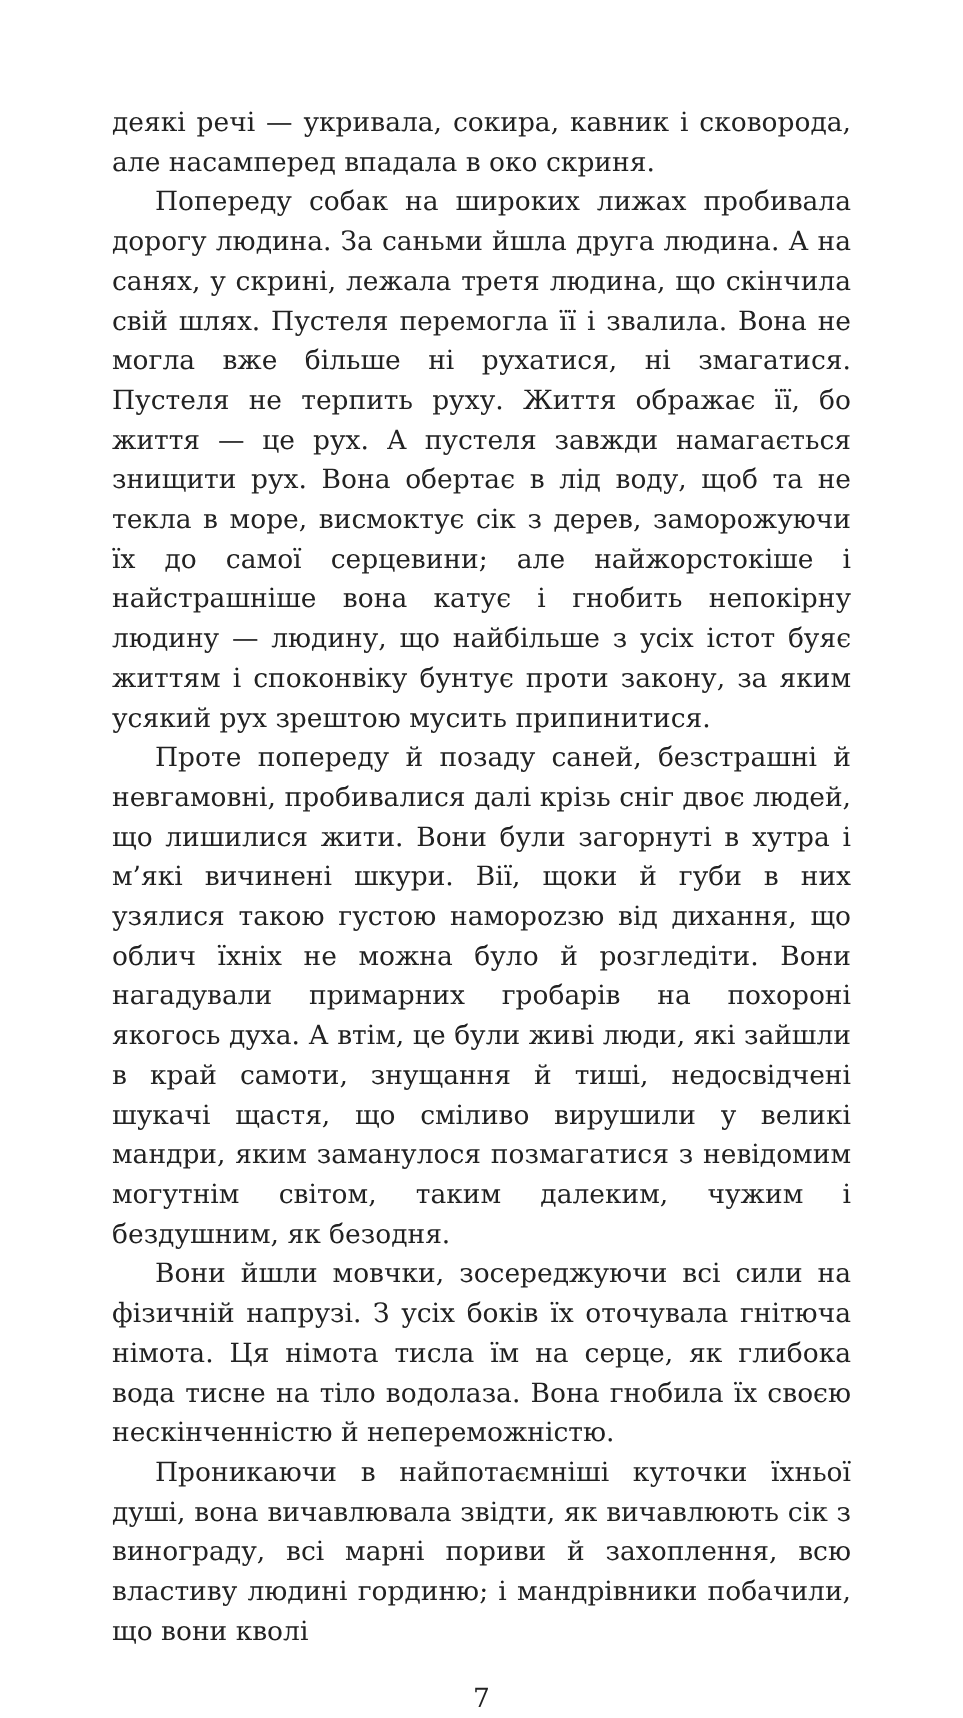деякі речі — укривала, сокира, кавник і сковорода, але насамперед впадала в око скриня.
Попереду собак на широких лижах пробивала дорогу людина. За саньми йшла друга людина. А на санях, у скрині, лежала третя людина, що скінчила свій шлях. Пустеля перемогла її і звалила. Вона не могла вже більше ні рухатися, ні змагатися. Пустеля не терпить руху. Життя ображає її, бо життя — це рух. А пустеля завжди намагається знищити рух. Вона обертає в лід воду, щоб та не текла в море, висмоктує сік з дерев, заморожуючи їх до самої серцевини; але найжорстокіше і найстрашніше вона катує і гнобить непокірну людину — людину, що найбільше з усіх істот буяє життям і споконвіку бунтує проти закону, за яким усякий рух зрештою мусить припинитися.
Проте попереду й позаду саней, безстрашні й невгамовні, пробивалися далі крізь сніг двоє людей, що лишилися жити. Вони були загорнуті в хутра і м’які вичинені шкури. Вії, щоки й губи в них узялися такою густою наморozзю від дихання, що облич їхніх не можна було й розгледіти. Вони нагадували примарних гробарів на похороні якогось духа. А втім, це були живі люди, які зайшли в край самоти, знущання й тиші, недосвідчені шукачі щастя, що сміливо вирушили у великі мандри, яким заманулося позмагатися з невідомим могутнім світом, таким далеким, чужим і бездушним, як безодня.
Вони йшли мовчки, зосереджуючи всі сили на фізичній напрузі. З усіх боків їх оточувала гнітюча німота. Ця німота тисла їм на серце, як глибока вода тисне на тіло водолаза. Вона гнобила їх своєю нескінченністю й непереможністю.
Проникаючи в найпотаємніші куточки їхньої душі, вона вичавлювала звідти, як вичавлюють сік з винограду, всі марні пориви й захоплення, всю властиву людині гординю; і мандрівники побачили, що вони кволі
7